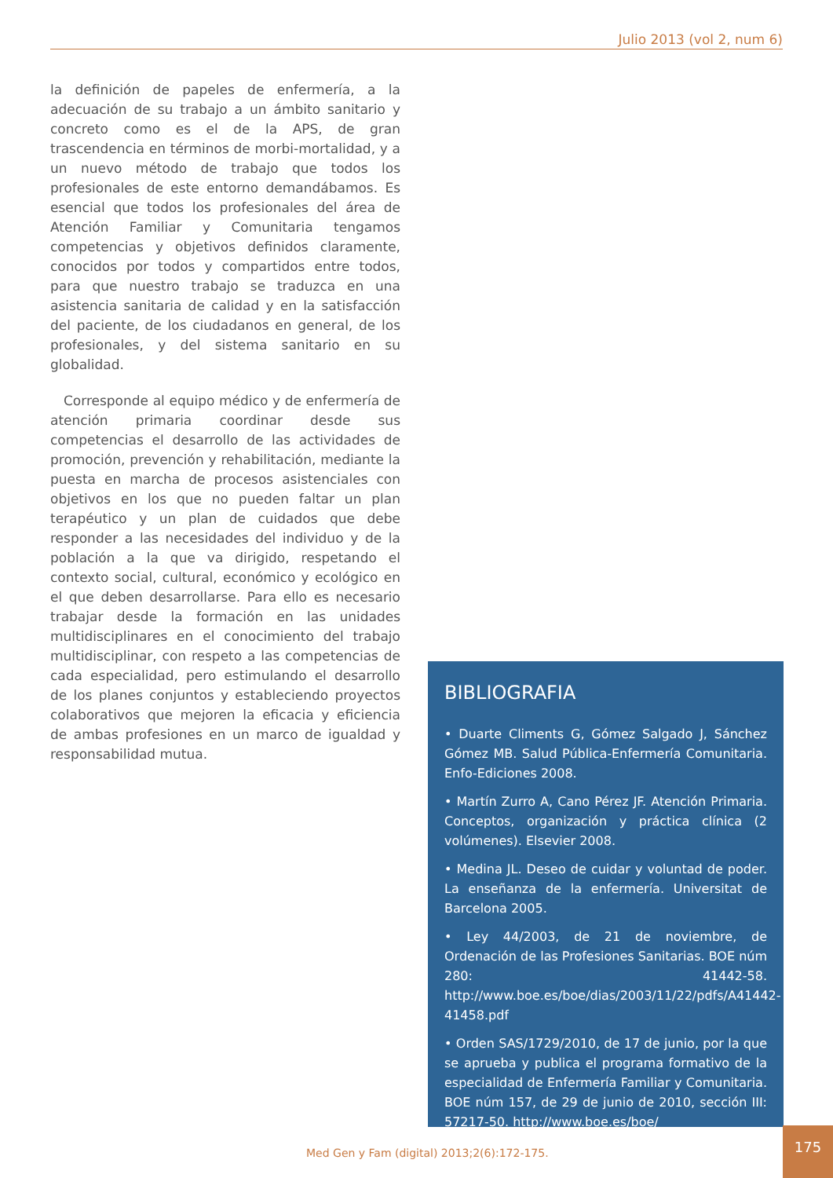Julio 2013 (vol 2, num 6)
la definición de papeles de enfermería, a la adecuación de su trabajo a un ámbito sanitario y concreto como es el de la APS, de gran trascendencia en términos de morbi-mortalidad, y a un nuevo método de trabajo que todos los profesionales de este entorno demandábamos. Es esencial que todos los profesionales del área de Atención Familiar y Comunitaria tengamos competencias y objetivos definidos claramente, conocidos por todos y compartidos entre todos, para que nuestro trabajo se traduzca en una asistencia sanitaria de calidad y en la satisfacción del paciente, de los ciudadanos en general, de los profesionales, y del sistema sanitario en su globalidad.
Corresponde al equipo médico y de enfermería de atención primaria coordinar desde sus competencias el desarrollo de las actividades de promoción, prevención y rehabilitación, mediante la puesta en marcha de procesos asistenciales con objetivos en los que no pueden faltar un plan terapéutico y un plan de cuidados que debe responder a las necesidades del individuo y de la población a la que va dirigido, respetando el contexto social, cultural, económico y ecológico en el que deben desarrollarse. Para ello es necesario trabajar desde la formación en las unidades multidisciplinares en el conocimiento del trabajo multidisciplinar, con respeto a las competencias de cada especialidad, pero estimulando el desarrollo de los planes conjuntos y estableciendo proyectos colaborativos que mejoren la eficacia y eficiencia de ambas profesiones en un marco de igualdad y responsabilidad mutua.
BIBLIOGRAFIA
• Duarte Climents G, Gómez Salgado J, Sánchez Gómez MB. Salud Pública-Enfermería Comunitaria. Enfo-Ediciones 2008.
• Martín Zurro A, Cano Pérez JF. Atención Primaria. Conceptos, organización y práctica clínica (2 volúmenes). Elsevier 2008.
• Medina JL. Deseo de cuidar y voluntad de poder. La enseñanza de la enfermería. Universitat de Barcelona 2005.
• Ley 44/2003, de 21 de noviembre, de Ordenación de las Profesiones Sanitarias. BOE núm 280: 41442-58. http://www.boe.es/boe/dias/2003/11/22/pdfs/A41442-41458.pdf
• Orden SAS/1729/2010, de 17 de junio, por la que se aprueba y publica el programa formativo de la especialidad de Enfermería Familiar y Comunitaria. BOE núm 157, de 29 de junio de 2010, sección III: 57217-50. http://www.boe.es/boe/
Med Gen y Fam (digital) 2013;2(6):172-175.
175